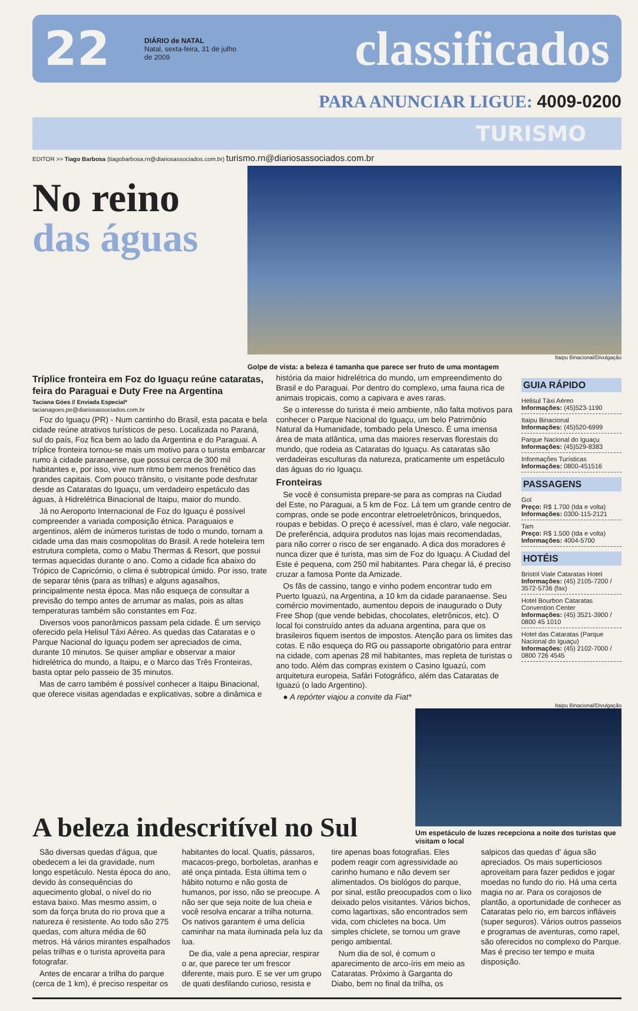22
DIÁRIO de NATAL
Natal, sexta-feira, 31 de julho de 2009
classificados
PARA ANUNCIAR LIGUE: 4009-0200
TURISMO
EDITOR >> Tiago Barbosa (tiagobarbosa.rn@diariosassociados.com.br) turismo.rn@diariosassociados.com.br
No reino
das águas
Itaipu Binacional/Divulgação
Golpe de vista: a beleza é tamanha que parece ser fruto de uma montagem
Tríplice fronteira em Foz do Iguaçu reúne cataratas, feira do Paraguai e Duty Free na Argentina
Taciana Góes // Enviada Especial*
tacianagoes.pe@diariosassociados.com.br
Foz do Iguaçu (PR) - Num cantinho do Brasil, esta pacata e bela cidade reúne atrativos turísticos de peso. Localizada no Paraná, sul do país, Foz fica bem ao lado da Argentina e do Paraguai. A tríplice fronteira tornou-se mais um motivo para o turista embarcar rumo à cidade paranaense, que possui cerca de 300 mil habitantes e, por isso, vive num ritmo bem menos frenético das grandes capitais. Com pouco trânsito, o visitante pode desfrutar desde as Cataratas do Iguaçu, um verdadeiro espetáculo das águas, à Hidrelétrica Binacional de Itaipu, maior do mundo.
Já no Aeroporto Internacional de Foz do Iguaçu é possível compreender a variada composição étnica. Paraguaios e argentinos, além de inúmeros turistas de todo o mundo, tornam a cidade uma das mais cosmopolitas do Brasil. A rede hoteleira tem estrutura completa, como o Mabu Thermas & Resort, que possui termas aquecidas durante o ano. Como a cidade fica abaixo do Trópico de Capricórnio, o clima é subtropical úmido. Por isso, trate de separar tênis (para as trilhas) e alguns agasalhos, principalmente nesta época. Mas não esqueça de consultar a previsão do tempo antes de arrumar as malas, pois as altas temperaturas também são constantes em Foz.
Diversos voos panorâmicos passam pela cidade. É um serviço oferecido pela Helisul Táxi Aéreo. As quedas das Cataratas e o Parque Nacional do Iguaçu podem ser apreciados de cima, durante 10 minutos. Se quiser ampliar e observar a maior hidrelétrica do mundo, a Itaipu, e o Marco das Três Fronteiras, basta optar pelo passeio de 35 minutos.
Mas de carro também é possível conhecer a Itaipu Binacional, que oferece visitas agendadas e explicativas, sobre a dinâmica e história da maior hidrelétrica do mundo, um empreendimento do Brasil e do Paraguai. Por dentro do complexo, uma fauna rica de animais tropicais, como a capivara e aves raras.
Se o interesse do turista é meio ambiente, não falta motivos para conhecer o Parque Nacional do Iguaçu, um belo Patrimônio Natural da Humanidade, tombado pela Unesco. É uma imensa área de mata atlântica, uma das maiores reservas florestais do mundo, que rodeia as Cataratas do Iguaçu. As cataratas são verdadeiras esculturas da natureza, praticamente um espetáculo das águas do rio Iguaçu.
Fronteiras
Se você é consumista prepare-se para as compras na Ciudad del Este, no Paraguai, a 5 km de Foz. Lá tem um grande centro de compras, onde se pode encontrar eletroeletrônicos, brinquedos, roupas e bebidas. O preço é acessível, mas é claro, vale negociar. De preferência, adquira produtos nas lojas mais recomendadas, para não correr o risco de ser enganado. A dica dos moradores é nunca dizer que é turista, mas sim de Foz do Iguaçu. A Ciudad del Este é pequena, com 250 mil habitantes. Para chegar lá, é preciso cruzar a famosa Ponte da Amizade.
Os fãs de cassino, tango e vinho podem encontrar tudo em Puerto Iguazú, na Argentina, a 10 km da cidade paranaense. Seu comércio movimentado, aumentou depois de inaugurado o Duty Free Shop (que vende bebidas, chocolates, eletrônicos, etc). O local foi construído antes da aduana argentina, para que os brasileiros fiquem isentos de impostos. Atenção para os limites das cotas. E não esqueça do RG ou passaporte obrigatório para entrar na cidade, com apenas 28 mil habitantes, mas repleta de turistas o ano todo. Além das compras existem o Casino Iguazú, com arquitetura europeia, Safári Fotográfico, além das Cataratas de Iguazú (o lado Argentino).
● A repórter viajou a convite da Fiat*
GUIA RÁPIDO
Helisul Táxi Aéreo
Informações: (45)523-1190
Itaipu Binacional
Informações: (45)520-6999
Parque Nacional do Iguaçu
Informações: (45)529-8383
Informações Turísticas
Informações: 0800-451516
PASSAGENS
Gol
Preço: R$ 1.700 (Ida e volta)
Informações: 0300-115-2121
Tam
Preço: R$ 1.500 (Ida e volta)
Informações: 4004-5700
HOTÉIS
Bristol Viale Cataratas Hotel
Informações: (45) 2105-7200 / 3572-5736 (fax)
Hotel Bourbon Cataratas Convention Center
Informações: (45) 3521-3900 / 0800 45 1010
Hotel das Cataratas (Parque Nacional do Iguaçu)
Informações: (45) 2102-7000 / 0800 726 4545
A beleza indescritível no Sul
Itaipu Binacional/Divulgação
Um espetáculo de luzes recepciona a noite dos turistas que visitam o local
São diversas quedas d'água, que obedecem a lei da gravidade, num longo espetáculo. Nesta época do ano, devido às consequências do aquecimento global, o nível do rio estava baixo. Mas mesmo assim, o som da força bruta do rio prova que a natureza é resistente. Ao todo são 275 quedas, com altura média de 60 metros. Há vários mirantes espalhados pelas trilhas e o turista aproveita para fotografar.
Antes de encarar a trilha do parque (cerca de 1 km), é preciso respeitar os habitantes do local. Quatis, pássaros, macacos-prego, borboletas, aranhas e até onça pintada. Esta última tem o hábito noturno e não gosta de humanos, por isso, não se preocupe. A não ser que seja noite de lua cheia e você resolva encarar a trilha noturna. Os nativos garantem é uma delícia caminhar na mata iluminada pela luz da lua.
De dia, vale a pena apreciar, respirar o ar, que parece ter um frescor diferente, mais puro. E se ver um grupo de quati desfilando curioso, resista e tire apenas boas fotografias. Eles podem reagir com agressividade ao carinho humano e não devem ser alimentados. Os biológos do parque, por sinal, estão preocupados com o lixo deixado pelos visitantes. Vários bichos, como lagartixas, são encontrados sem vida, com chicletes na boca. Um simples chiclete, se tornou um grave perigo ambiental.
Num dia de sol, é comum o aparecimento de arco-íris em meio as Cataratas. Próximo à Garganta do Diabo, bem no final da trilha, os salpicos das quedas d' água são apreciados. Os mais superticiosos aproveitam para fazer pedidos e jogar moedas no fundo do rio. Há uma certa magia no ar. Para os corajosos de plantão, a oportunidade de conhecer as Cataratas pelo rio, em barcos infláveis (super seguros). Vários outros passeios e programas de aventuras, como rapel, são oferecidos no complexo do Parque. Mas é preciso ter tempo e muita disposição.